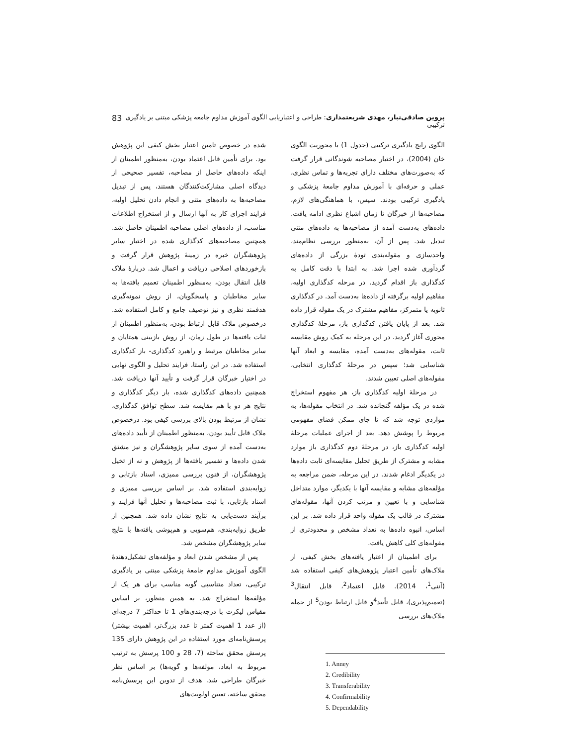پروین صادقی‌تبار، مهدی شریعتمداری: طراحی و اعتباریابی الگوی آموزش مداوم جامعه پزشکی مبتنی بر یادگیری ترکیبی 83
الگوی رایج یادگیری ترکیبی (جدول 1) با محوریت الگوی خان (2004)، در اختیار مصاحبه شوندگانی قرار گرفت که به‌صورت‌های مختلف دارای تجربه‌ها و تماس نظری، عملی و حرفه‌ای با آموزش مداوم جامعهٔ پزشکی و یادگیری ترکیبی بودند. سپس، با هماهنگی‌های لازم، مصاحبه‌ها از خبرگان تا زمان اشباع نظری ادامه یافت. داده‌های به‌دست آمده از مصاحبه‌ها به داده‌های متنی تبدیل شد. پس از آن، به‌منظور بررسی نظام‌مند، واحدسازی و مقوله‌بندی تودهٔ بزرگی از داده‌های گردآوری شده اجرا شد. به ابتدا با دقت کامل به کدگذاری باز اقدام گردید. در مرحله کدگذاری اولیه، مفاهیم اولیه برگرفته از داده‌ها به‌دست آمد. در کدگذاری ثانویه یا متمرکز، مفاهیم مشترک در یک مقوله قرار داده شد. بعد از پایان یافتن کدگذاری باز، مرحلهٔ کدگذاری محوری آغاز گردید. در این مرحله به کمک روش مقایسه ثابت، مقوله‌های به‌دست آمده، مقایسه و ابعاد آنها شناسایی شد؛ سپس در مرحلهٔ کدگذاری انتخابی، مقوله‌های اصلی تعیین شدند.
در مرحلهٔ اولیه کدگذاری باز، هر مفهوم استخراج شده در یک مؤلفه گنجانده شد. در انتخاب مقوله‌ها، به مواردی توجه شد که تا جای ممکن فضای مفهومی مربوط را پوشش دهد. بعد از اجرای عملیات مرحلهٔ اولیه کدگذاری باز، در مرحلهٔ دوم کدگذاری باز موارد مشابه و مشترک از طریق تحلیل مقایسه‌ای ثابت داده‌ها در یکدیگر ادغام شدند. در این مرحله، ضمن مراجعه به مؤلفه‌های مشابه و مقایسه آنها با یکدیگر، موارد متداخل شناسایی و با تعیین و مرتب کردن آنها، مقوله‌های مشترک در قالب یک مقوله واحد قرار داده شد. بر این اساس، انبوه داده‌ها به تعداد مشخص و محدودتری از مقوله‌های کلی کاهش یافت.
برای اطمینان از اعتبار یافته‌های بخش کیفی، از ملاک‌های تأمین اعتبار پژوهش‌های کیفی استفاده شد (آننی<sup>1</sup>، 2014). قابل اعتماد<sup>2</sup>، قابل انتقال<sup>3</sup> (تعمیم‌پذیری)، قابل تأیید<sup>4</sup>و قابل ارتباط بودن<sup>5</sup> از جمله ملاک‌های بررسی
1. Anney
2. Credibility
3. Transferability
4. Confirmability
5. Dependability
شده در خصوص تامین اعتبار بخش کیفی این پژوهش بود. برای تأمین قابل اعتماد بودن، به‌منظور اطمینان از اینکه داده‌های حاصل از مصاحبه، تفسیر صحیحی از دیدگاه اصلی مشارکت‌کنندگان هستند، پس از تبدیل مصاحبه‌ها به داده‌های متنی و انجام دادن تحلیل اولیه، فرایند اجرای کار به آنها ارسال و از استخراج اطلاعات مناسب، از داده‌های اصلی مصاحبه اطمینان حاصل شد. همچنین مصاحبه‌های کدگذاری شده در اختیار سایر پژوهشگران خبره در زمینهٔ پژوهش قرار گرفت و بازخوردهای اصلاحی دریافت و اعمال شد. دربارهٔ ملاک قابل انتقال بودن، به‌منظور اطمینان تعمیم یافته‌ها به سایر مخاطبان و پاسخگویان، از روش نمونه‌گیری هدفمند نظری و نیز توصیف جامع و کامل استفاده شد. درخصوص ملاک قابل ارتباط بودن، به‌منظور اطمینان از ثبات یافته‌ها در طول زمان، از روش بازبینی همتایان و سایر مخاطبان مرتبط و راهبرد کدگذاری- باز کدگذاری استفاده شد. در این راستا، فرایند تحلیل و الگوی نهایی در اختیار خبرگان قرار گرفت و تأیید آنها دریافت شد. همچنین داده‌های کدگذاری شده، بار دیگر کدگذاری و نتایج هر دو با هم مقایسه شد. سطح توافق کدگذاری، نشان از مرتبط بودن بالای بررسی کیفی بود. درخصوص ملاک قابل تأیید بودن، به‌منظور اطمینان از تأیید داده‌های به‌دست آمده از سوی سایر پژوهشگران و نیز مشتق شدن داده‌ها و تفسیر یافته‌ها از پژوهش و نه از تخیل پژوهشگران، از فنون بررسی ممیزی، اسناد بازتابی و زوایه‌بندی استفاده شد. بر اساس بررسی ممیزی و اسناد بازتابی، با ثبت مصاحبه‌ها و تحلیل آنها فرایند و برآیند دست‌یابی به نتایج نشان داده شد. همچنین از طریق زوایه‌بندی، هم‌سویی و هم‌پوشی یافته‌ها با نتایج سایر پژوهشگران مشخص شد.
پس از مشخص شدن ابعاد و مؤلفه‌های تشکیل‌دهندهٔ الگوی آموزش مداوم جامعهٔ پزشکی مبتنی بر یادگیری ترکیبی، تعداد متناسبی گویه مناسب برای هر یک از مؤلفه‌ها استخراج شد. به همین منظور، بر اساس مقیاس لیکرت با درجه‌بندی‌های 1 تا حداکثر 7 درجه‌ای (از عدد 1 اهمیت کمتر تا عدد بزرگ‌تر، اهمیت بیشتر) پرسش‌نامه‌ای مورد استفاده در این پژوهش دارای 135 پرسش محقق ساخته (7، 28 و 100 پرسش به ترتیب مربوط به ابعاد، مولفه‌ها و گویه‌ها) بر اساس نظر خبرگان طراحی شد. هدف از تدوین این پرسش‌نامه محقق ساخته، تعیین اولویت‌های